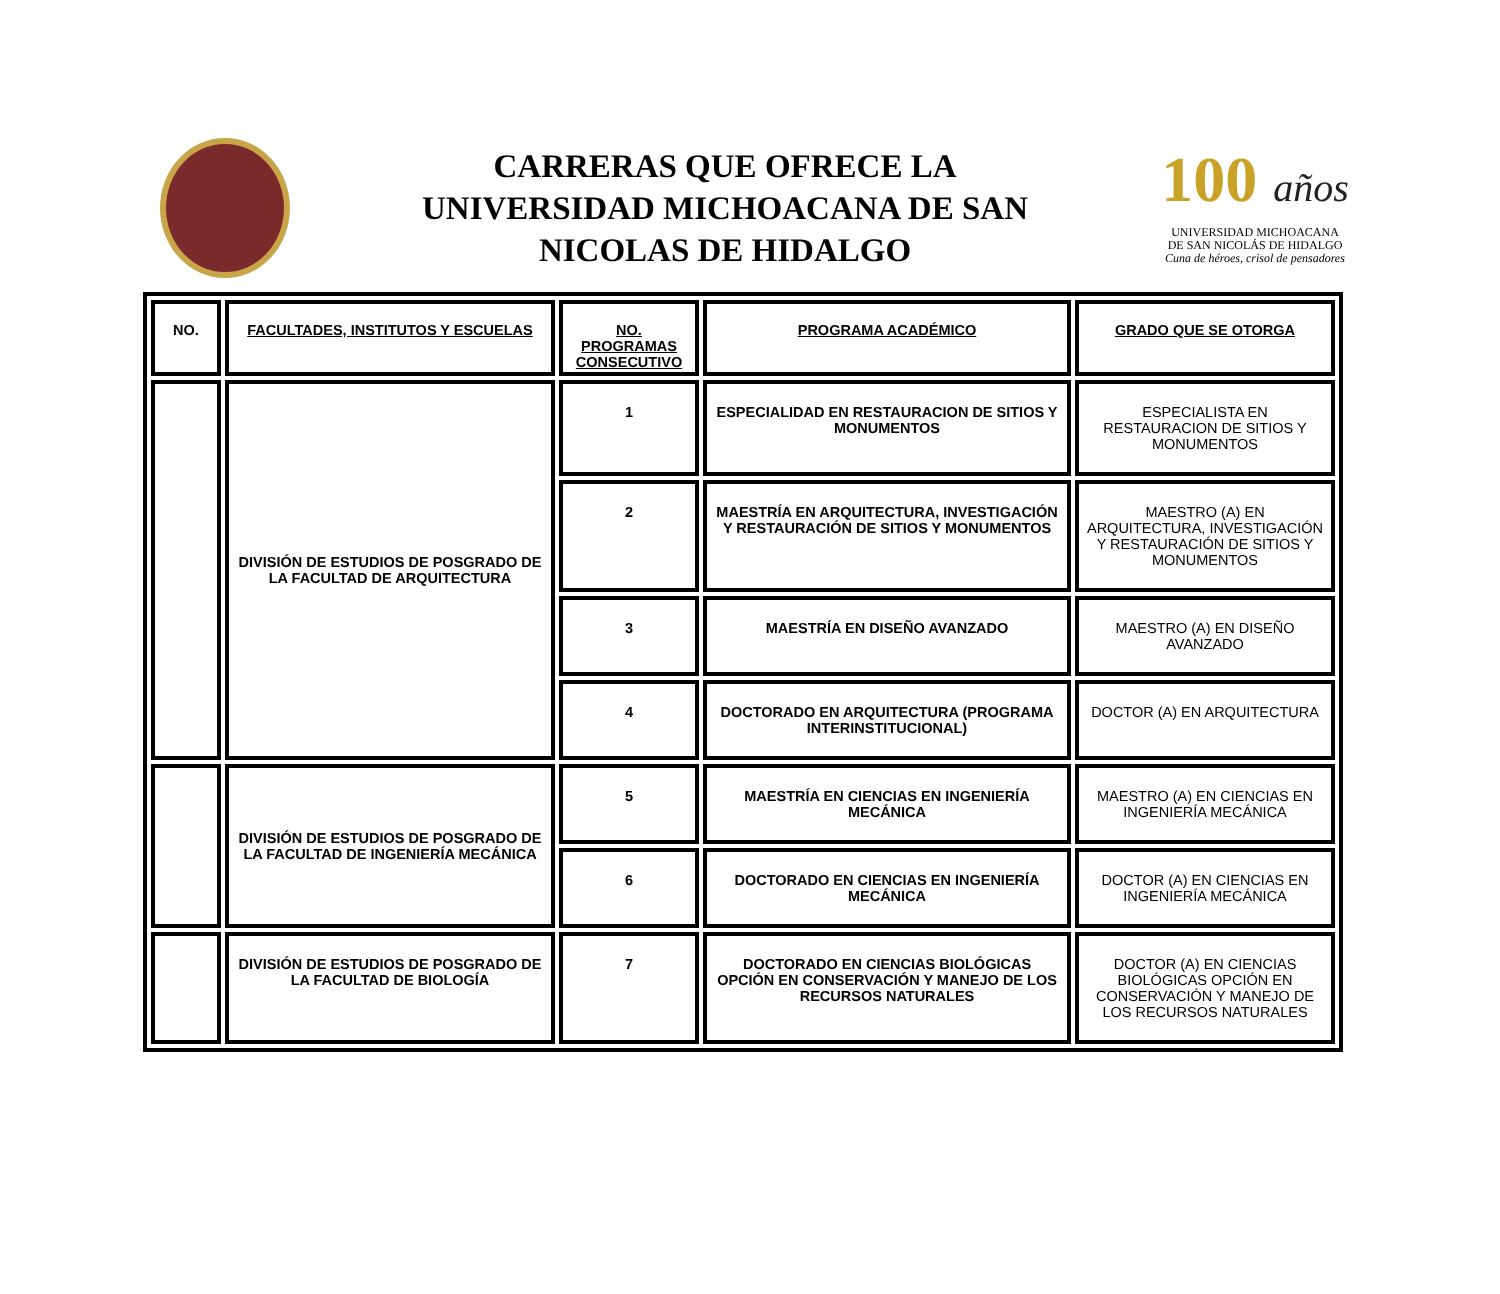CARRERAS QUE OFRECE LA
UNIVERSIDAD MICHOACANA DE SAN
NICOLAS DE HIDALGO
100 años
UNIVERSIDAD MICHOACANA
DE SAN NICOLÁS DE HIDALGO
Cuna de héroes, crisol de pensadores
| NO. | FACULTADES, INSTITUTOS Y ESCUELAS | NO. PROGRAMAS CONSECUTIVO | PROGRAMA ACADÉMICO | GRADO QUE SE OTORGA |
| --- | --- | --- | --- | --- |
| | DIVISIÓN DE ESTUDIOS DE POSGRADO DE LA FACULTAD DE ARQUITECTURA | 1 | ESPECIALIDAD EN RESTAURACION DE SITIOS Y MONUMENTOS | ESPECIALISTA EN RESTAURACION DE SITIOS Y MONUMENTOS |
| | | 2 | MAESTRÍA EN ARQUITECTURA, INVESTIGACIÓN Y RESTAURACIÓN DE SITIOS Y MONUMENTOS | MAESTRO (A) EN ARQUITECTURA, INVESTIGACIÓN Y RESTAURACIÓN DE SITIOS Y MONUMENTOS |
| | | 3 | MAESTRÍA EN DISEÑO AVANZADO | MAESTRO (A) EN DISEÑO AVANZADO |
| | | 4 | DOCTORADO EN ARQUITECTURA (PROGRAMA INTERINSTITUCIONAL) | DOCTOR (A) EN ARQUITECTURA |
| | DIVISIÓN DE ESTUDIOS DE POSGRADO DE LA FACULTAD DE INGENIERÍA MECÁNICA | 5 | MAESTRÍA EN CIENCIAS EN INGENIERÍA MECÁNICA | MAESTRO (A) EN CIENCIAS EN INGENIERÍA MECÁNICA |
| | | 6 | DOCTORADO EN CIENCIAS EN INGENIERÍA MECÁNICA | DOCTOR (A) EN CIENCIAS EN INGENIERÍA MECÁNICA |
| | DIVISIÓN DE ESTUDIOS DE POSGRADO DE LA FACULTAD DE BIOLOGÍA | 7 | DOCTORADO EN CIENCIAS BIOLÓGICAS OPCIÓN EN CONSERVACIÓN Y MANEJO DE LOS RECURSOS NATURALES | DOCTOR (A) EN CIENCIAS BIOLÓGICAS OPCIÓN EN CONSERVACIÓN Y MANEJO DE LOS RECURSOS NATURALES |